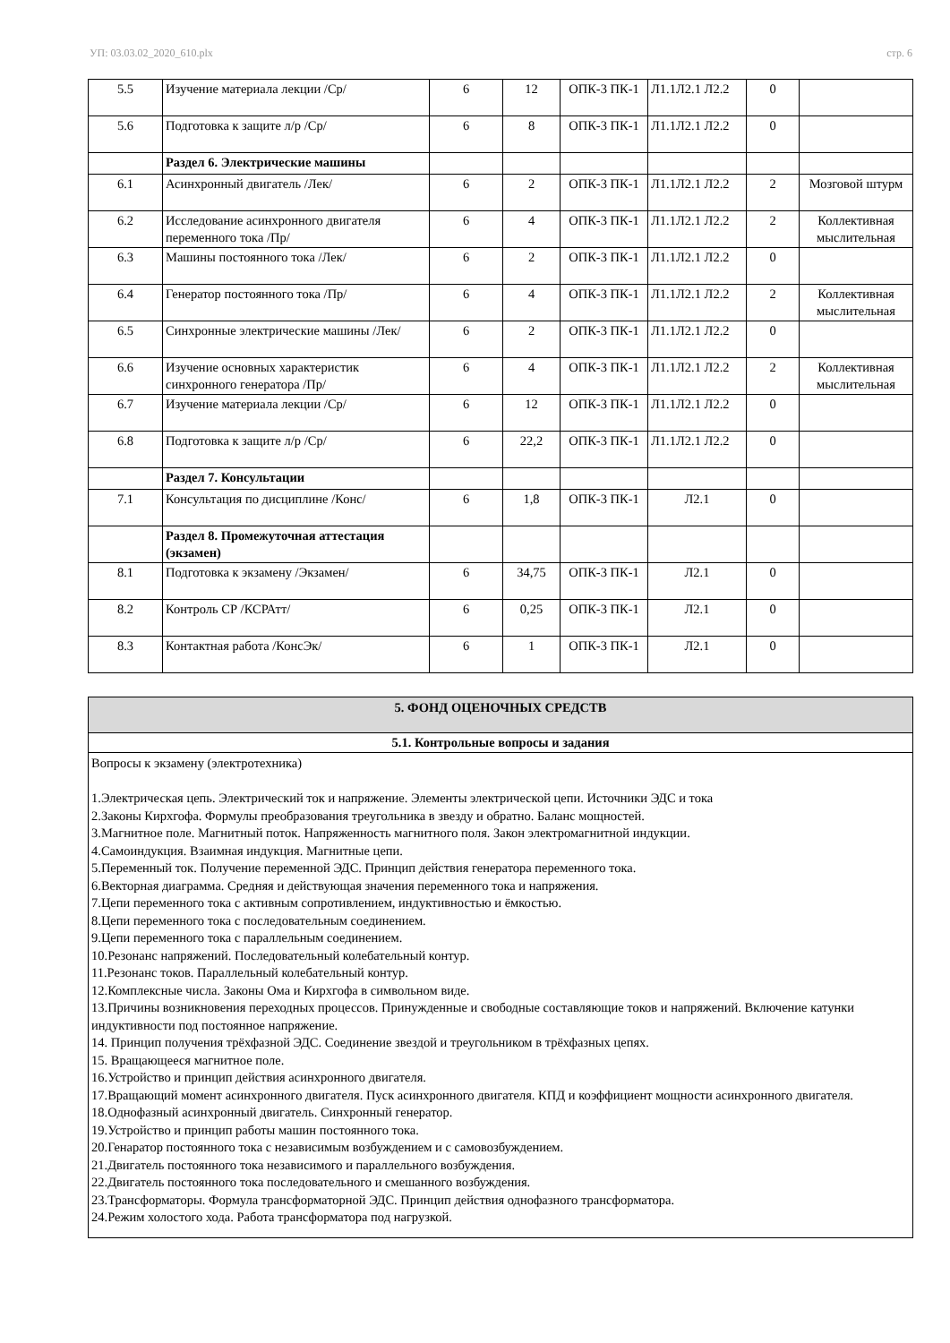УП: 03.03.02_2020_610.plx стр. 6
| 5.5 | Изучение материала лекции /Ср/ | 6 | 12 | ОПК-3 ПК-1 | Л1.1Л2.1 Л2.2 | 0 | |
| 5.6 | Подготовка к защите л/р /Ср/ | 6 | 8 | ОПК-3 ПК-1 | Л1.1Л2.1 Л2.2 | 0 | |
| | Раздел 6. Электрические машины | | | | | | |
| 6.1 | Асинхронный двигатель /Лек/ | 6 | 2 | ОПК-3 ПК-1 | Л1.1Л2.1 Л2.2 | 2 | Мозговой штурм |
| 6.2 | Исследование асинхронного двигателя переменного тока /Пр/ | 6 | 4 | ОПК-3 ПК-1 | Л1.1Л2.1 Л2.2 | 2 | Коллективная мыслительная |
| 6.3 | Машины постоянного тока /Лек/ | 6 | 2 | ОПК-3 ПК-1 | Л1.1Л2.1 Л2.2 | 0 | |
| 6.4 | Генератор постоянного тока /Пр/ | 6 | 4 | ОПК-3 ПК-1 | Л1.1Л2.1 Л2.2 | 2 | Коллективная мыслительная |
| 6.5 | Синхронные электрические машины /Лек/ | 6 | 2 | ОПК-3 ПК-1 | Л1.1Л2.1 Л2.2 | 0 | |
| 6.6 | Изучение основных характеристик синхронного генератора /Пр/ | 6 | 4 | ОПК-3 ПК-1 | Л1.1Л2.1 Л2.2 | 2 | Коллективная мыслительная |
| 6.7 | Изучение материала лекции /Ср/ | 6 | 12 | ОПК-3 ПК-1 | Л1.1Л2.1 Л2.2 | 0 | |
| 6.8 | Подготовка к защите л/р /Ср/ | 6 | 22,2 | ОПК-3 ПК-1 | Л1.1Л2.1 Л2.2 | 0 | |
| | Раздел 7. Консультации | | | | | | |
| 7.1 | Консультация по дисциплине /Конс/ | 6 | 1,8 | ОПК-3 ПК-1 | Л2.1 | 0 | |
| | Раздел 8. Промежуточная аттестация (экзамен) | | | | | | |
| 8.1 | Подготовка к экзамену /Экзамен/ | 6 | 34,75 | ОПК-3 ПК-1 | Л2.1 | 0 | |
| 8.2 | Контроль СР /КСРАтт/ | 6 | 0,25 | ОПК-3 ПК-1 | Л2.1 | 0 | |
| 8.3 | Контактная работа /КонсЭк/ | 6 | 1 | ОПК-3 ПК-1 | Л2.1 | 0 | |
5. ФОНД ОЦЕНОЧНЫХ СРЕДСТВ
5.1. Контрольные вопросы и задания
Вопросы к экзамену (электротехника)
1.Электрическая цепь. Электрический ток и напряжение. Элементы электрической цепи. Источники ЭДС и тока
2.Законы Кирхгофа. Формулы преобразования треугольника в звезду и обратно. Баланс мощностей.
3.Магнитное поле. Магнитный поток. Напряженность магнитного поля. Закон электромагнитной индукции.
4.Самоиндукция. Взаимная индукция. Магнитные цепи.
5.Переменный ток. Получение переменной ЭДС. Принцип действия генератора переменного тока.
6.Векторная диаграмма. Средняя и действующая значения переменного тока и напряжения.
7.Цепи переменного тока с активным сопротивлением, индуктивностью и ёмкостью.
8.Цепи переменного тока с последовательным соединением.
9.Цепи переменного тока с параллельным соединением.
10.Резонанс напряжений. Последовательный колебательный контур.
11.Резонанс токов. Параллельный колебательный контур.
12.Комплексные числа. Законы Ома и Кирхгофа в символьном виде.
13.Причины возникновения переходных процессов. Принужденные и свободные составляющие токов и напряжений. Включение катунки индуктивности под постоянное напряжение.
14. Принцип получения трёхфазной ЭДС. Соединение звездой и треугольником в трёхфазных цепях.
15. Вращающееся магнитное поле.
16.Устройство и принцип действия асинхронного двигателя.
17.Вращающий момент асинхронного двигателя. Пуск асинхронного двигателя. КПД и коэффициент мощности асинхронного двигателя.
18.Однофазный асинхронный двигатель. Синхронный генератор.
19.Устройство и принцип работы машин постоянного тока.
20.Генаратор постоянного тока с независимым возбуждением и с самовозбуждением.
21.Двигатель постоянного тока независимого и параллельного возбуждения.
22.Двигатель постоянного тока последовательного и смешанного возбуждения.
23.Трансформаторы. Формула трансформаторной ЭДС. Принцип действия однофазного трансформатора.
24.Режим холостого хода. Работа трансформатора под нагрузкой.